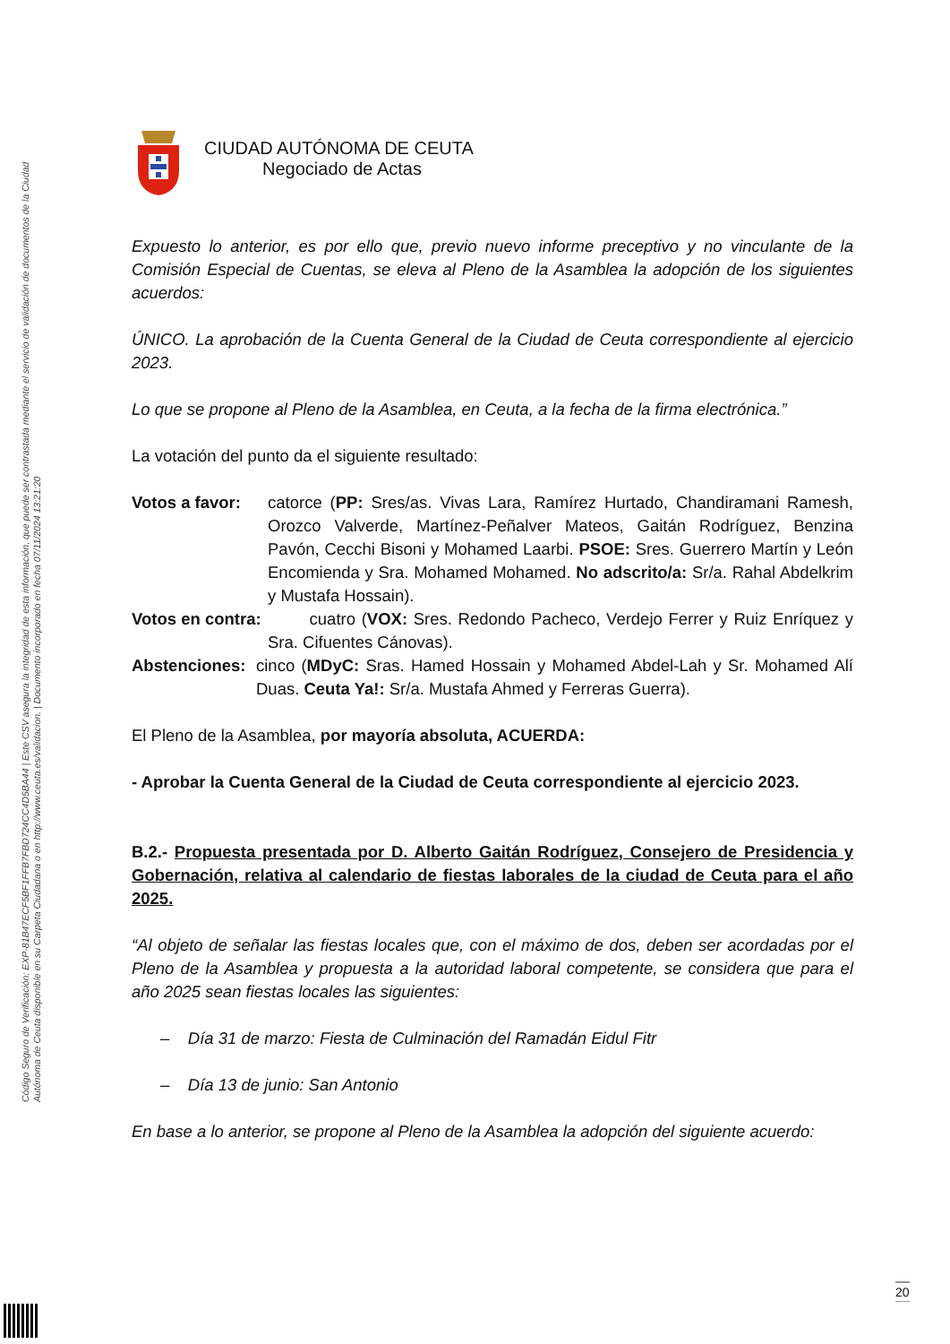Código Seguro de Verificación: EXP-81B47ECF5BF1FFB7FBD724CC4D5BA44 | Este CSV asegura la integridad de esta información, que puede ser contrastada mediante el servicio de validación de documentos de la Ciudad Autónoma de Ceuta disponible en su Carpeta Ciudadana o en http://www.ceuta.es/validacion. | Documento incorporado en fecha 07/11/2024 13:21:20
CIUDAD AUTÓNOMA DE CEUTA
Negociado de Actas
Expuesto lo anterior, es por ello que, previo nuevo informe preceptivo y no vinculante de la Comisión Especial de Cuentas, se eleva al Pleno de la Asamblea la adopción de los siguientes acuerdos:
ÚNICO. La aprobación de la Cuenta General de la Ciudad de Ceuta correspondiente al ejercicio 2023.
Lo que se propone al Pleno de la Asamblea, en Ceuta, a la fecha de la firma electrónica.”
La votación del punto da el siguiente resultado:
Votos a favor: catorce (PP: Sres/as. Vivas Lara, Ramírez Hurtado, Chandiramani Ramesh, Orozco Valverde, Martínez-Peñalver Mateos, Gaitán Rodríguez, Benzina Pavón, Cecchi Bisoni y Mohamed Laarbi. PSOE: Sres. Guerrero Martín y León Encomienda y Sra. Mohamed Mohamed. No adscrito/a: Sr/a. Rahal Abdelkrim y Mustafa Hossain).
Votos en contra: cuatro (VOX: Sres. Redondo Pacheco, Verdejo Ferrer y Ruiz Enríquez y Sra. Cifuentes Cánovas).
Abstenciones: cinco (MDyC: Sras. Hamed Hossain y Mohamed Abdel-Lah y Sr. Mohamed Alí Duas. Ceuta Ya!: Sr/a. Mustafa Ahmed y Ferreras Guerra).
El Pleno de la Asamblea, por mayoría absoluta, ACUERDA:
- Aprobar la Cuenta General de la Ciudad de Ceuta correspondiente al ejercicio 2023.
B.2.- Propuesta presentada por D. Alberto Gaitán Rodríguez, Consejero de Presidencia y Gobernación, relativa al calendario de fiestas laborales de la ciudad de Ceuta para el año 2025.
“Al objeto de señalar las fiestas locales que, con el máximo de dos, deben ser acordadas por el Pleno de la Asamblea y propuesta a la autoridad laboral competente, se considera que para el año 2025 sean fiestas locales las siguientes:
– Día 31 de marzo: Fiesta de Culminación del Ramadán Eidul Fitr
– Día 13 de junio: San Antonio
En base a lo anterior, se propone al Pleno de la Asamblea la adopción del siguiente acuerdo:
20